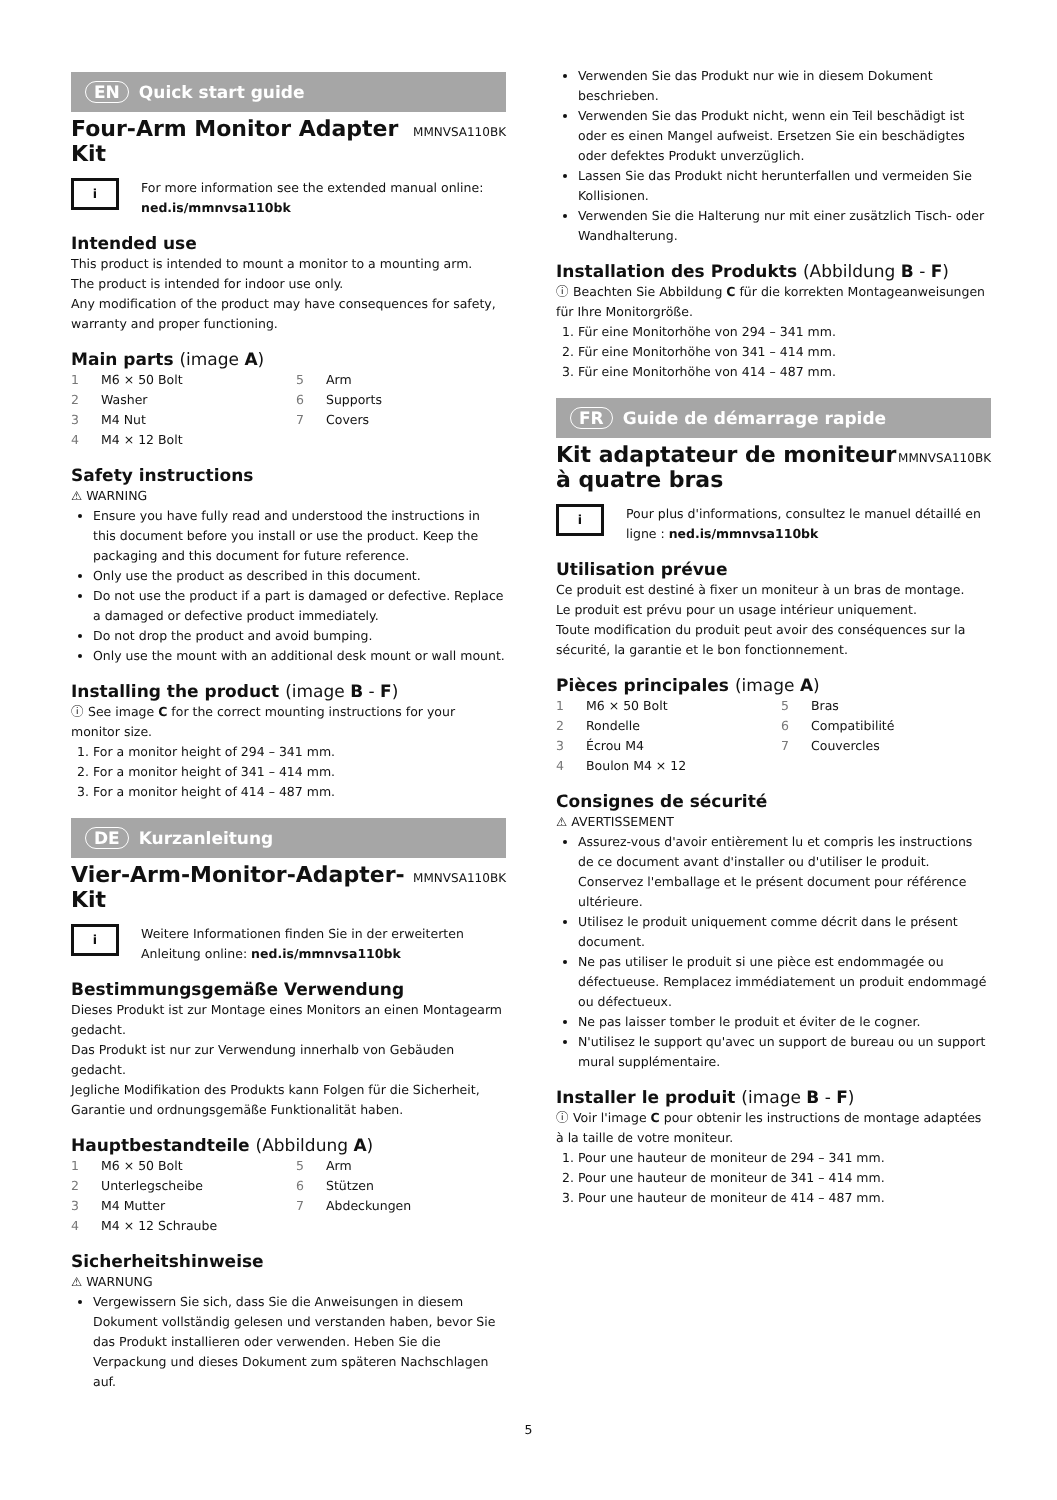EN Quick start guide
Four-Arm Monitor Adapter Kit
MMNVSA110BK
i
For more information see the extended manual online: ned.is/mmnvsa110bk
Intended use
This product is intended to mount a monitor to a mounting arm.
The product is intended for indoor use only.
Any modification of the product may have consequences for safety, warranty and proper functioning.
Main parts (image A)
1 M6 × 50 Bolt
5 Arm
2 Washer
6 Supports
3 M4 Nut
7 Covers
4 M4 × 12 Bolt
Safety instructions
⚠ WARNING
Ensure you have fully read and understood the instructions in this document before you install or use the product. Keep the packaging and this document for future reference.
Only use the product as described in this document.
Do not use the product if a part is damaged or defective. Replace a damaged or defective product immediately.
Do not drop the product and avoid bumping.
Only use the mount with an additional desk mount or wall mount.
Installing the product (image B - F)
ⓘ See image C for the correct mounting instructions for your monitor size.
1. For a monitor height of 294 – 341 mm.
2. For a monitor height of 341 – 414 mm.
3. For a monitor height of 414 – 487 mm.
DE Kurzanleitung
Vier-Arm-Monitor-Adapter-Kit
MMNVSA110BK
i
Weitere Informationen finden Sie in der erweiterten Anleitung online: ned.is/mmnvsa110bk
Bestimmungsgemäße Verwendung
Dieses Produkt ist zur Montage eines Monitors an einen Montagearm gedacht.
Das Produkt ist nur zur Verwendung innerhalb von Gebäuden gedacht.
Jegliche Modifikation des Produkts kann Folgen für die Sicherheit, Garantie und ordnungsgemäße Funktionalität haben.
Hauptbestandteile (Abbildung A)
1 M6 × 50 Bolt
5 Arm
2 Unterlegscheibe
6 Stützen
3 M4 Mutter
7 Abdeckungen
4 M4 × 12 Schraube
Sicherheitshinweise
⚠ WARNUNG
Vergewissern Sie sich, dass Sie die Anweisungen in diesem Dokument vollständig gelesen und verstanden haben, bevor Sie das Produkt installieren oder verwenden. Heben Sie die Verpackung und dieses Dokument zum späteren Nachschlagen auf.
Verwenden Sie das Produkt nur wie in diesem Dokument beschrieben.
Verwenden Sie das Produkt nicht, wenn ein Teil beschädigt ist oder es einen Mangel aufweist. Ersetzen Sie ein beschädigtes oder defektes Produkt unverzüglich.
Lassen Sie das Produkt nicht herunterfallen und vermeiden Sie Kollisionen.
Verwenden Sie die Halterung nur mit einer zusätzlich Tisch- oder Wandhalterung.
Installation des Produkts (Abbildung B - F)
ⓘ Beachten Sie Abbildung C für die korrekten Montageanweisungen für Ihre Monitorgröße.
1. Für eine Monitorhöhe von 294 – 341 mm.
2. Für eine Monitorhöhe von 341 – 414 mm.
3. Für eine Monitorhöhe von 414 – 487 mm.
FR Guide de démarrage rapide
Kit adaptateur de moniteur à quatre bras
MMNVSA110BK
i
Pour plus d'informations, consultez le manuel détaillé en ligne : ned.is/mmnvsa110bk
Utilisation prévue
Ce produit est destiné à fixer un moniteur à un bras de montage.
Le produit est prévu pour un usage intérieur uniquement.
Toute modification du produit peut avoir des conséquences sur la sécurité, la garantie et le bon fonctionnement.
Pièces principales (image A)
1 M6 × 50 Bolt
5 Bras
2 Rondelle
6 Compatibilité
3 Écrou M4
7 Couvercles
4 Boulon M4 × 12
Consignes de sécurité
⚠ AVERTISSEMENT
Assurez-vous d'avoir entièrement lu et compris les instructions de ce document avant d'installer ou d'utiliser le produit. Conservez l'emballage et le présent document pour référence ultérieure.
Utilisez le produit uniquement comme décrit dans le présent document.
Ne pas utiliser le produit si une pièce est endommagée ou défectueuse. Remplacez immédiatement un produit endommagé ou défectueux.
Ne pas laisser tomber le produit et éviter de le cogner.
N'utilisez le support qu'avec un support de bureau ou un support mural supplémentaire.
Installer le produit (image B - F)
ⓘ Voir l'image C pour obtenir les instructions de montage adaptées à la taille de votre moniteur.
1. Pour une hauteur de moniteur de 294 – 341 mm.
2. Pour une hauteur de moniteur de 341 – 414 mm.
3. Pour une hauteur de moniteur de 414 – 487 mm.
5